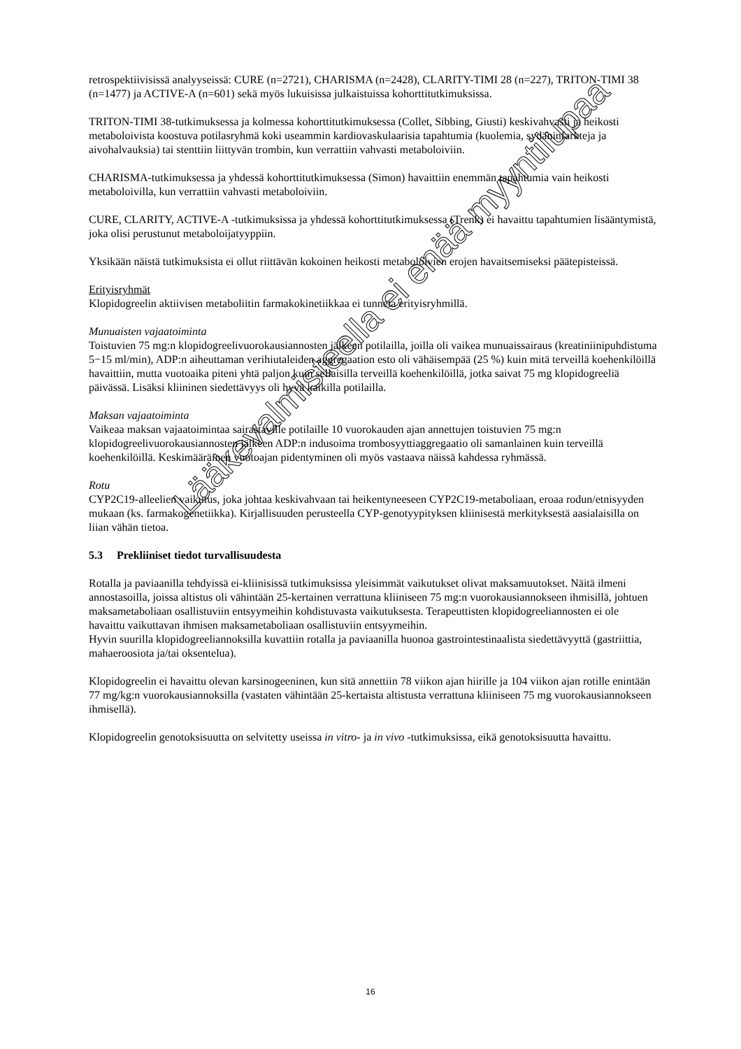retrospektiivisissä analyyseissä: CURE (n=2721), CHARISMA (n=2428), CLARITY-TIMI 28 (n=227), TRITON-TIMI 38 (n=1477) ja ACTIVE-A (n=601) sekä myös lukuisissa julkaistuissa kohorttitutkimuksissa.
TRITON-TIMI 38-tutkimuksessa ja kolmessa kohorttitutkimuksessa (Collet, Sibbing, Giusti) keskivahvasti ja heikosti metaboloivista koostuva potilasryhmä koki useammin kardiovaskulaarisia tapahtumia (kuolemia, sydäninfarkteja ja aivohalvauksia) tai stenttiin liittyvän trombin, kun verrattiin vahvasti metaboloiviin.
CHARISMA-tutkimuksessa ja yhdessä kohorttitutkimuksessa (Simon) havaittiin enemmän tapahtumia vain heikosti metaboloivilla, kun verrattiin vahvasti metaboloiviin.
CURE, CLARITY, ACTIVE-A -tutkimuksissa ja yhdessä kohorttitutkimuksessa (Trenk) ei havaittu tapahtumien lisääntymistä, joka olisi perustunut metaboloijatyyppiin.
Yksikään näistä tutkimuksista ei ollut riittävän kokoinen heikosti metaboloivien erojen havaitsemiseksi päätepisteissä.
Erityisryhmät
Klopidogreelin aktiivisen metaboliitin farmakokinetiikkaa ei tunneta erityisryhmillä.
Munuaisten vajaatoiminta
Toistuvien 75 mg:n klopidogreelivuorokausiannosten jälkeen potilailla, joilla oli vaikea munuaissairaus (kreatiniinipuhdistuma 5−15 ml/min), ADP:n aiheuttaman verihiutaleiden aggregaation esto oli vähäisempää (25 %) kuin mitä terveillä koehenkilöillä havaittiin, mutta vuotoaika piteni yhtä paljon kuin sellaisilla terveillä koehenkilöillä, jotka saivat 75 mg klopidogreeliä päivässä. Lisäksi kliininen siedettävyys oli hyvä kaikilla potilailla.
Maksan vajaatoiminta
Vaikeaa maksan vajaatoimintaa sairastaville potilaille 10 vuorokauden ajan annettujen toistuvien 75 mg:n klopidogreelivuorokausiannosten jälkeen ADP:n indusoima trombosyyttiaggregaatio oli samanlainen kuin terveillä koehenkilöillä. Keskimääräinen vuotoajan pidentyminen oli myös vastaava näissä kahdessa ryhmässä.
Rotu
CYP2C19-alleelien vaikutus, joka johtaa keskivahvaan tai heikentyneeseen CYP2C19-metaboliaan, eroaa rodun/etnisyyden mukaan (ks. farmakogenetiikka). Kirjallisuuden perusteella CYP-genotyypityksen kliinisestä merkityksestä aasialaisilla on liian vähän tietoa.
5.3 Prekliiniset tiedot turvallisuudesta
Rotalla ja paviaanilla tehdyissä ei-kliinisissä tutkimuksissa yleisimmät vaikutukset olivat maksamuutokset. Näitä ilmeni annostasoilla, joissa altistus oli vähintään 25-kertainen verrattuna kliiniseen 75 mg:n vuorokausiannokseen ihmisillä, johtuen maksametaboliaan osallistuviin entsyymeihin kohdistuvasta vaikutuksesta. Terapeuttisten klopidogreeliannosten ei ole havaittu vaikuttavan ihmisen maksametaboliaan osallistuviin entsyymeihin.
Hyvin suurilla klopidogreeliannoksilla kuvattiin rotalla ja paviaanilla huonoa gastrointestinaalista siedettävyyttä (gastriittia, mahaeroosiota ja/tai oksentelua).
Klopidogreelin ei havaittu olevan karsinogeeninen, kun sitä annettiin 78 viikon ajan hiirille ja 104 viikon ajan rotille enintään 77 mg/kg:n vuorokausiannoksilla (vastaten vähintään 25-kertaista altistusta verrattuna kliiniseen 75 mg vuorokausiannokseen ihmisellä).
Klopidogreelin genotoksisuutta on selvitetty useissa in vitro- ja in vivo -tutkimuksissa, eikä genotoksisuutta havaittu.
16
Lääkevalmisteella ei enää myyntilupaa